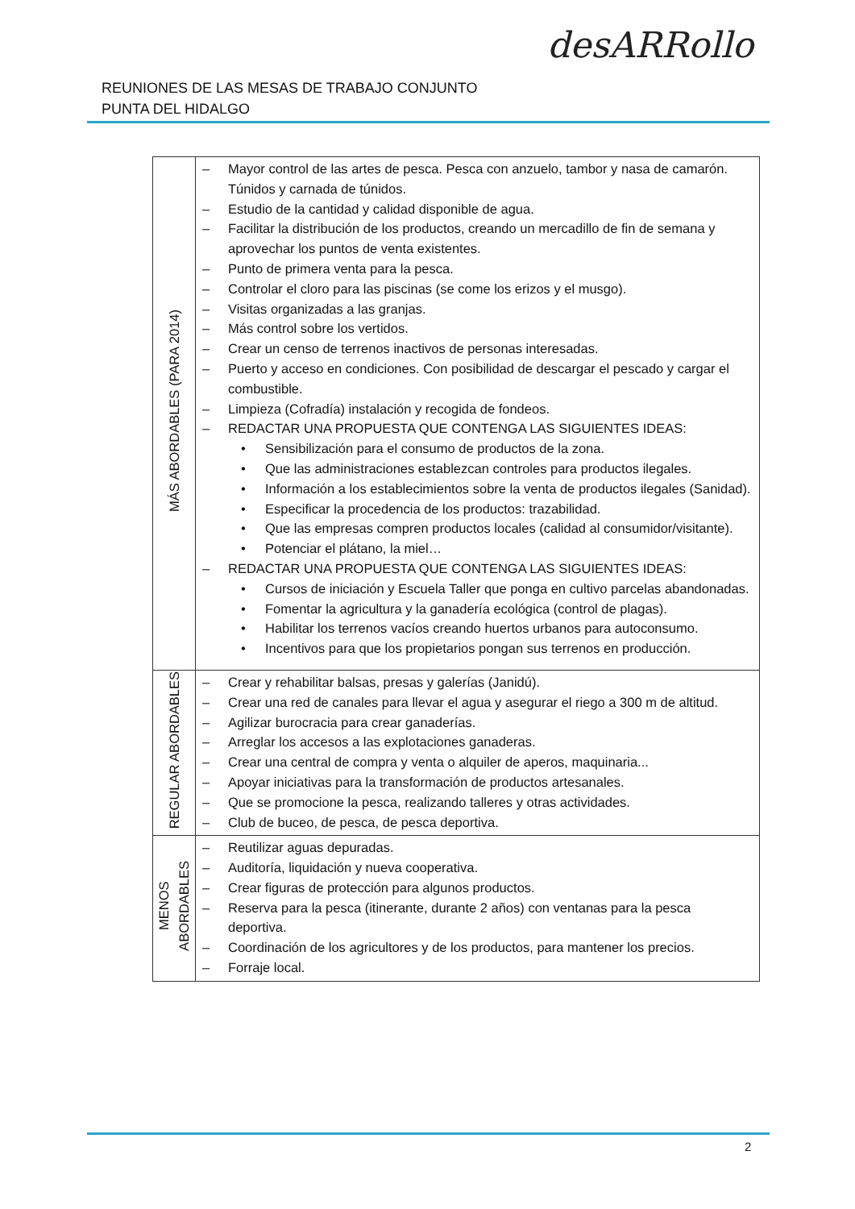REUNIONES DE LAS MESAS DE TRABAJO CONJUNTO
PUNTA DEL HIDALGO
desARRollo
| MÁS ABORDABLES (PARA 2014) | – Mayor control de las artes de pesca. Pesca con anzuelo, tambor y nasa de camarón. Túnidos y carnada de túnidos. – Estudio de la cantidad y calidad disponible de agua. – Facilitar la distribución de los productos, creando un mercadillo de fin de semana y aprovechar los puntos de venta existentes. – Punto de primera venta para la pesca. – Controlar el cloro para las piscinas (se come los erizos y el musgo). – Visitas organizadas a las granjas. – Más control sobre los vertidos. – Crear un censo de terrenos inactivos de personas interesadas. – Puerto y acceso en condiciones. Con posibilidad de descargar el pescado y cargar el combustible. – Limpieza (Cofradía) instalación y recogida de fondeos. – REDACTAR UNA PROPUESTA QUE CONTENGA LAS SIGUIENTES IDEAS: • Sensibilización para el consumo de productos de la zona. • Que las administraciones establezcan controles para productos ilegales. • Información a los establecimientos sobre la venta de productos ilegales (Sanidad). • Especificar la procedencia de los productos: trazabilidad. • Que las empresas compren productos locales (calidad al consumidor/visitante). • Potenciar el plátano, la miel… – REDACTAR UNA PROPUESTA QUE CONTENGA LAS SIGUIENTES IDEAS: • Cursos de iniciación y Escuela Taller que ponga en cultivo parcelas abandonadas. • Fomentar la agricultura y la ganadería ecológica (control de plagas). • Habilitar los terrenos vacíos creando huertos urbanos para autoconsumo. • Incentivos para que los propietarios pongan sus terrenos en producción. |
| REGULAR ABORDABLES | – Crear y rehabilitar balsas, presas y galerías (Janidú). – Crear una red de canales para llevar el agua y asegurar el riego a 300 m de altitud. – Agilizar burocracia para crear ganaderías. – Arreglar los accesos a las explotaciones ganaderas. – Crear una central de compra y venta o alquiler de aperos, maquinaria... – Apoyar iniciativas para la transformación de productos artesanales. – Que se promocione la pesca, realizando talleres y otras actividades. – Club de buceo, de pesca, de pesca deportiva. |
| MENOS ABORDABLES | – Reutilizar aguas depuradas. – Auditoría, liquidación y nueva cooperativa. – Crear figuras de protección para algunos productos. – Reserva para la pesca (itinerante, durante 2 años) con ventanas para la pesca deportiva. – Coordinación de los agricultores y de los productos, para mantener los precios. – Forraje local. |
2